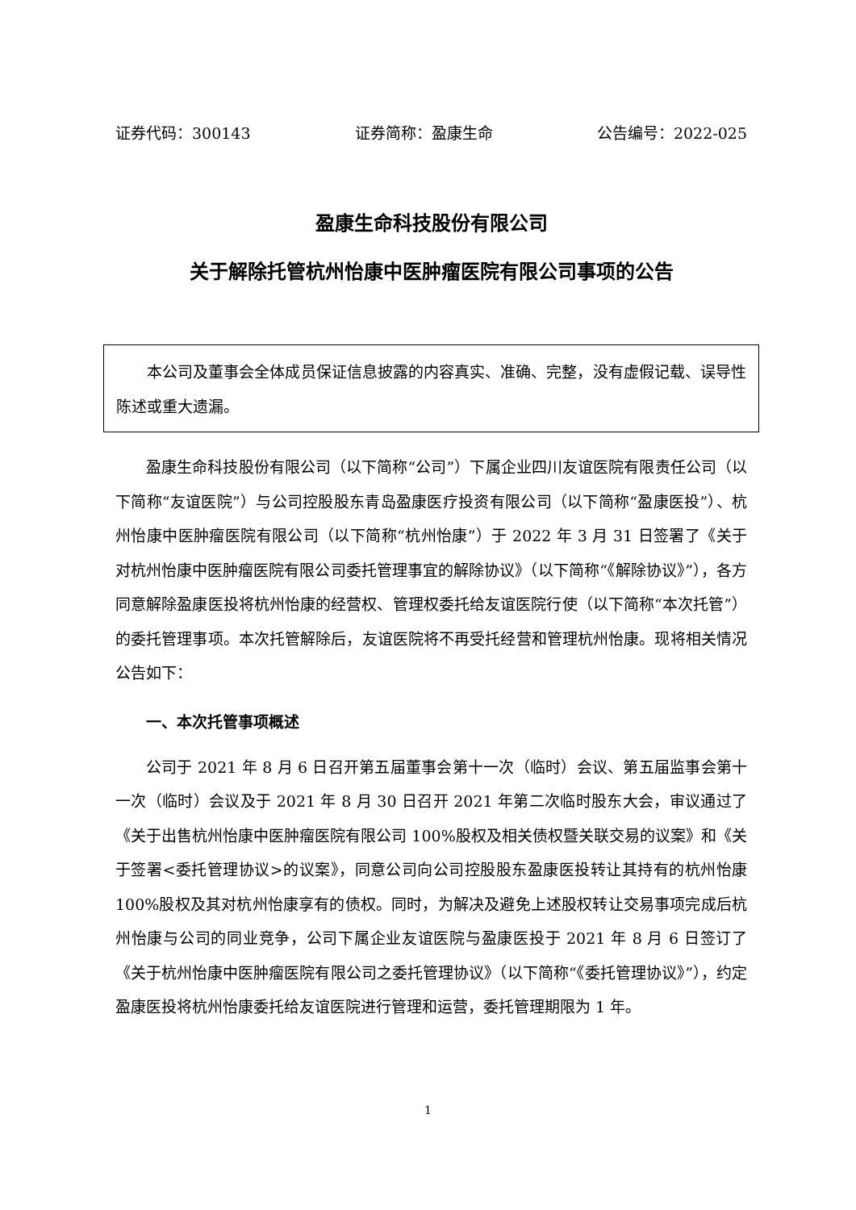证券代码：300143 证券简称：盈康生命 公告编号：2022-025
盈康生命科技股份有限公司
关于解除托管杭州怡康中医肿瘤医院有限公司事项的公告
本公司及董事会全体成员保证信息披露的内容真实、准确、完整，没有虚假记载、误导性陈述或重大遗漏。
盈康生命科技股份有限公司（以下简称“公司”）下属企业四川友谊医院有限责任公司（以下简称“友谊医院”）与公司控股股东青岛盈康医疗投资有限公司（以下简称“盈康医投”）、杭州怡康中医肿瘤医院有限公司（以下简称“杭州怡康”）于 2022 年 3 月 31 日签署了《关于对杭州怡康中医肿瘤医院有限公司委托管理事宜的解除协议》（以下简称“《解除协议》”），各方同意解除盈康医投将杭州怡康的经营权、管理权委托给友谊医院行使（以下简称“本次托管”）的委托管理事项。本次托管解除后，友谊医院将不再受托经营和管理杭州怡康。现将相关情况公告如下：
一、本次托管事项概述
公司于 2021 年 8 月 6 日召开第五届董事会第十一次（临时）会议、第五届监事会第十一次（临时）会议及于 2021 年 8 月 30 日召开 2021 年第二次临时股东大会，审议通过了《关于出售杭州怡康中医肿瘤医院有限公司 100%股权及相关债权暨关联交易的议案》和《关于签署<委托管理协议>的议案》，同意公司向公司控股股东盈康医投转让其持有的杭州怡康 100%股权及其对杭州怡康享有的债权。同时，为解决及避免上述股权转让交易事项完成后杭州怡康与公司的同业竞争，公司下属企业友谊医院与盈康医投于 2021 年 8 月 6 日签订了《关于杭州怡康中医肿瘤医院有限公司之委托管理协议》（以下简称“《委托管理协议》”），约定盈康医投将杭州怡康委托给友谊医院进行管理和运营，委托管理期限为 1 年。
1